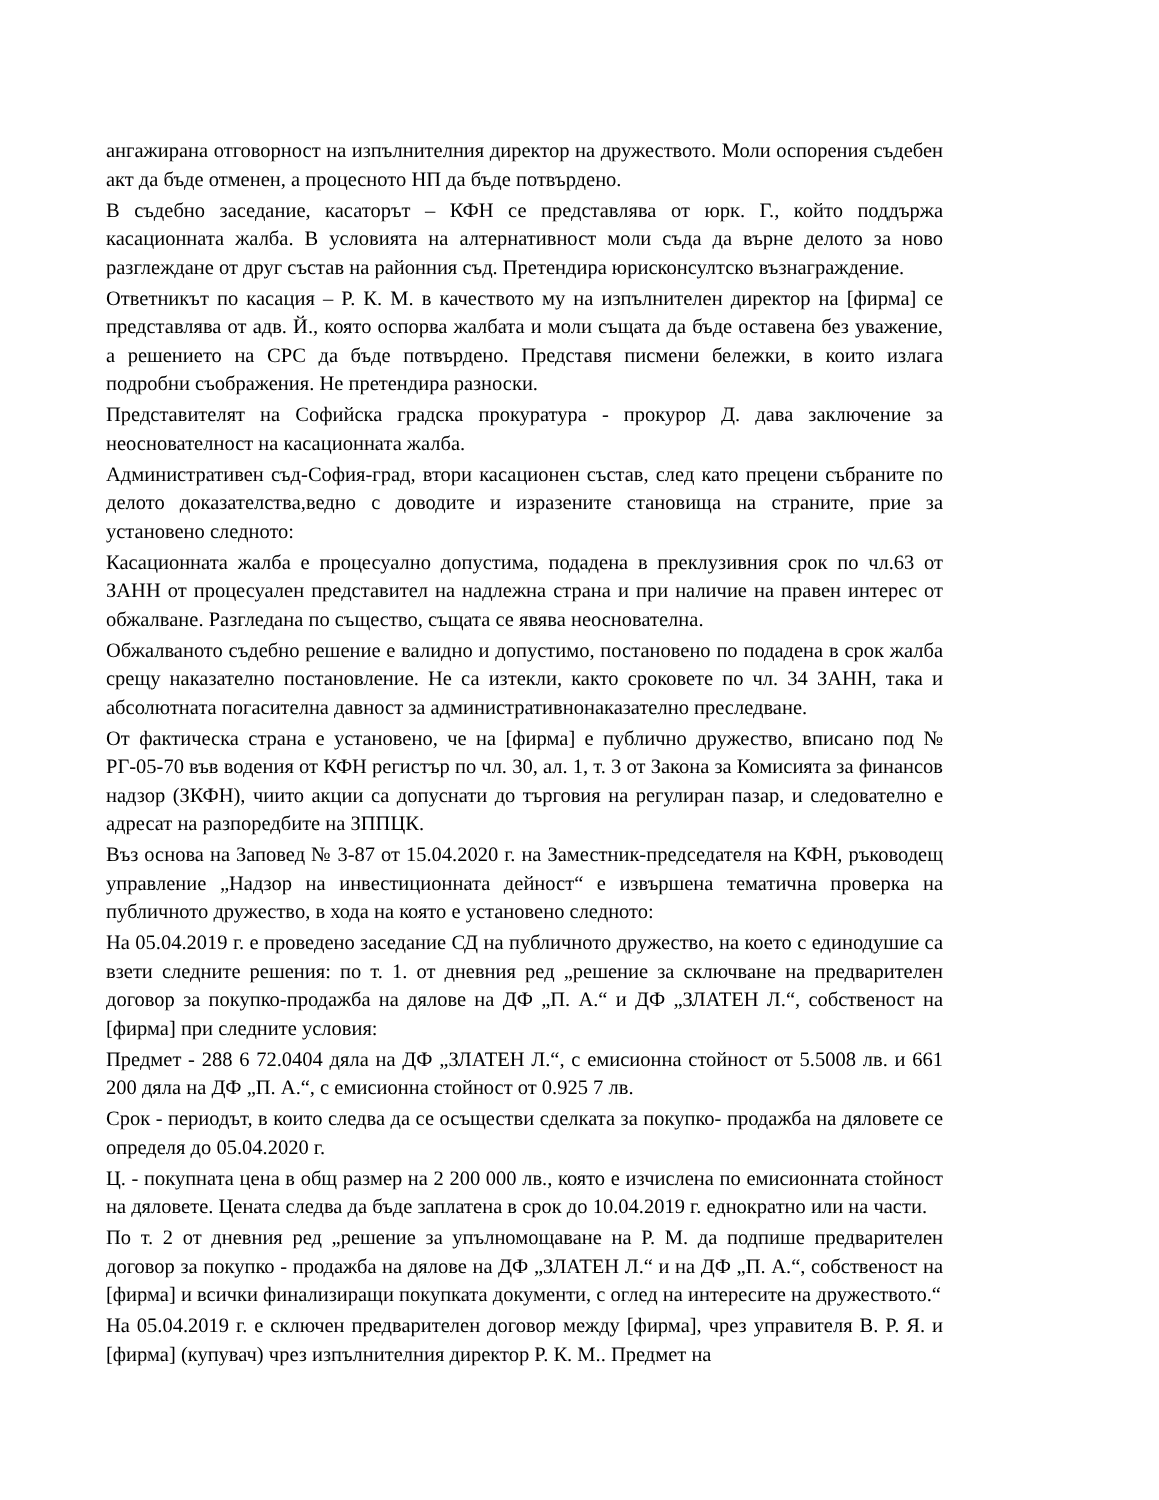ангажирана отговорност на изпълнителния директор на дружеството. Моли оспорения съдебен акт да бъде отменен, а процесното НП да бъде потвърдено.
В съдебно заседание, касаторът – КФН се представлява от юрк. Г., който поддържа касационната жалба. В условията на алтернативност моли съда да върне делото за ново разглеждане от друг състав на районния съд. Претендира юрисконсултско възнаграждение.
Ответникът по касация – Р. К. М. в качеството му на изпълнителен директор на [фирма] се представлява от адв. Й., която оспорва жалбата и моли същата да бъде оставена без уважение, а решението на СРС да бъде потвърдено. Представя писмени бележки, в които излага подробни съображения. Не претендира разноски.
Представителят на Софийска градска прокуратура - прокурор Д. дава заключение за неоснователност на касационната жалба.
Административен съд-София-град, втори касационен състав, след като прецени събраните по делото доказателства,ведно с доводите и изразените становища на страните, прие за установено следното:
Касационната жалба е процесуално допустима, подадена в преклузивния срок по чл.63 от ЗАНН от процесуален представител на надлежна страна и при наличие на правен интерес от обжалване. Разгледана по същество, същата се явява неоснователна.
Обжалваното съдебно решение е валидно и допустимо, постановено по подадена в срок жалба срещу наказателно постановление. Не са изтекли, както сроковете по чл. 34 ЗАНН, така и абсолютната погасителна давност за административнонаказателно преследване.
От фактическа страна е установено, че на [фирма] е публично дружество, вписано под № РГ-05-70 във водения от КФН регистър по чл. 30, ал. 1, т. 3 от Закона за Комисията за финансов надзор (ЗКФН), чиито акции са допуснати до търговия на регулиран пазар, и следователно е адресат на разпоредбите на ЗППЦК.
Въз основа на Заповед № 3-87 от 15.04.2020 г. на Заместник-председателя на КФН, ръководещ управление „Надзор на инвестиционната дейност“ е извършена тематична проверка на публичното дружество, в хода на която е установено следното:
На 05.04.2019 г. е проведено заседание СД на публичното дружество, на което с единодушие са взети следните решения: по т. 1. от дневния ред „решение за сключване на предварителен договор за покупко-продажба на дялове на ДФ „П. А.“ и ДФ „ЗЛАТЕН Л.“, собственост на [фирма] при следните условия:
Предмет - 288 6 72.0404 дяла на ДФ „ЗЛАТЕН Л.“, с емисионна стойност от 5.5008 лв. и 661 200 дяла на ДФ „П. А.“, с емисионна стойност от 0.925 7 лв.
Срок - периодът, в които следва да се осъществи сделката за покупко- продажба на дяловете се определя до 05.04.2020 г.
Ц. - покупната цена в общ размер на 2 200 000 лв., която е изчислена по емисионната стойност на дяловете. Цената следва да бъде заплатена в срок до 10.04.2019 г. еднократно или на части.
По т. 2 от дневния ред „решение за упълномощаване на Р. М. да подпише предварителен договор за покупко - продажба на дялове на ДФ „ЗЛАТЕН Л.“ и на ДФ „П. А.“, собственост на [фирма] и всички финализиращи покупката документи, с оглед на интересите на дружеството.“
На 05.04.2019 г. е сключен предварителен договор между [фирма], чрез управителя В. Р. Я. и [фирма] (купувач) чрез изпълнителния директор Р. К. М.. Предмет на